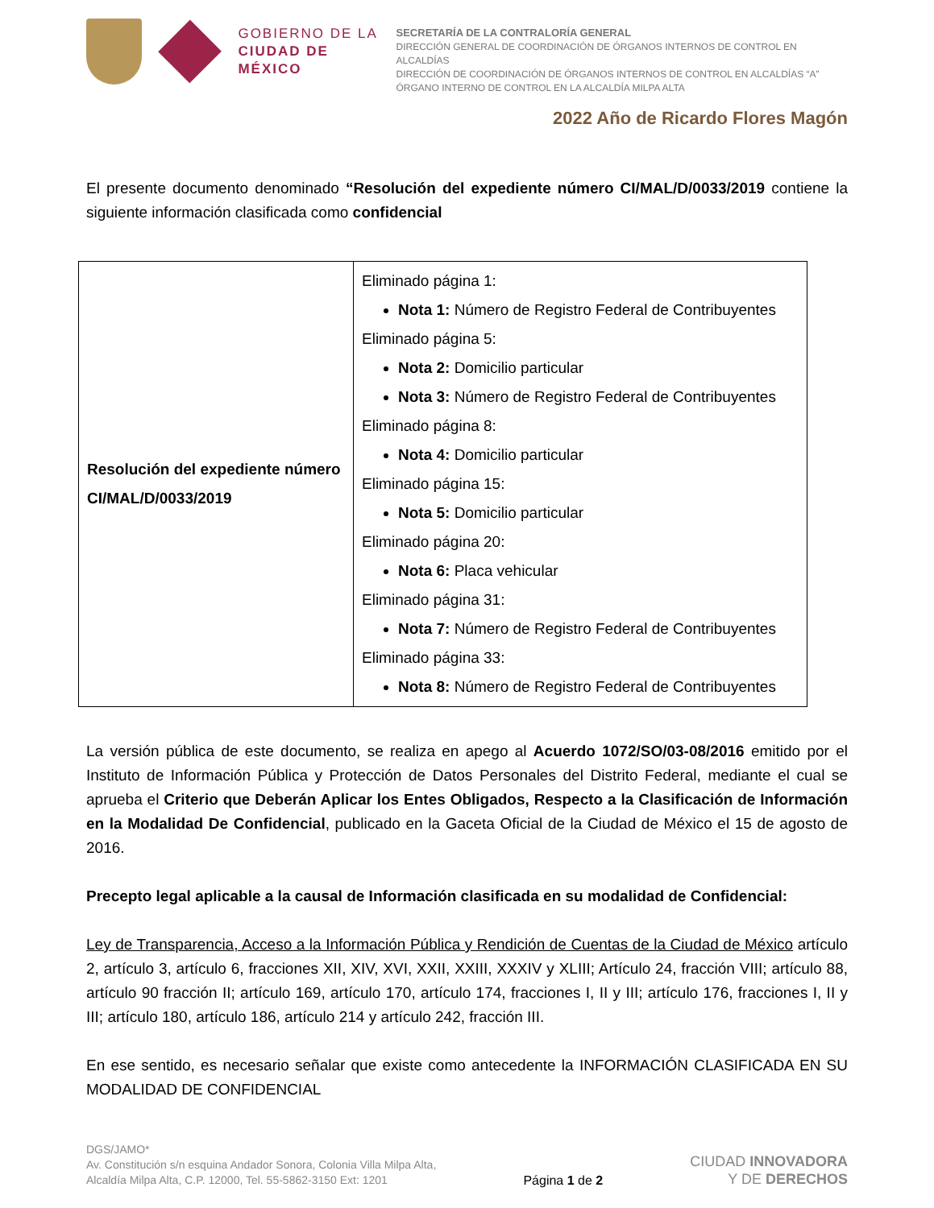GOBIERNO DE LA
CIUDAD DE MÉXICO
SECRETARÍA DE LA CONTRALORÍA GENERAL
DIRECCIÓN GENERAL DE COORDINACIÓN DE ÓRGANOS INTERNOS DE CONTROL EN ALCALDÍAS
DIRECCIÓN DE COORDINACIÓN DE ÓRGANOS INTERNOS DE CONTROL EN ALCALDÍAS “A”
ÓRGANO INTERNO DE CONTROL EN LA ALCALDÍA MILPA ALTA
2022 Año de Ricardo Flores Magón
El presente documento denominado “Resolución del expediente número CI/MAL/D/0033/2019 contiene la siguiente información clasificada como confidencial
| Resolución del expediente número CI/MAL/D/0033/2019 | Eliminado página 1: Nota 1: Número de Registro Federal de Contribuyentes Eliminado página 5: Nota 2: Domicilio particular Nota 3: Número de Registro Federal de Contribuyentes Eliminado página 8: Nota 4: Domicilio particular Eliminado página 15: Nota 5: Domicilio particular Eliminado página 20: Nota 6: Placa vehicular Eliminado página 31: Nota 7: Número de Registro Federal de Contribuyentes Eliminado página 33: Nota 8: Número de Registro Federal de Contribuyentes |
La versión pública de este documento, se realiza en apego al Acuerdo 1072/SO/03-08/2016 emitido por el Instituto de Información Pública y Protección de Datos Personales del Distrito Federal, mediante el cual se aprueba el Criterio que Deberán Aplicar los Entes Obligados, Respecto a la Clasificación de Información en la Modalidad De Confidencial, publicado en la Gaceta Oficial de la Ciudad de México el 15 de agosto de 2016.
Precepto legal aplicable a la causal de Información clasificada en su modalidad de Confidencial:
Ley de Transparencia, Acceso a la Información Pública y Rendición de Cuentas de la Ciudad de México artículo 2, artículo 3, artículo 6, fracciones XII, XIV, XVI, XXII, XXIII, XXXIV y XLIII; Artículo 24, fracción VIII; artículo 88, artículo 90 fracción II; artículo 169, artículo 170, artículo 174, fracciones I, II y III; artículo 176, fracciones I, II y III; artículo 180, artículo 186, artículo 214 y artículo 242, fracción III.
En ese sentido, es necesario señalar que existe como antecedente la INFORMACIÓN CLASIFICADA EN SU MODALIDAD DE CONFIDENCIAL
DGS/JAMO*
Av. Constitución s/n esquina Andador Sonora, Colonia Villa Milpa Alta,
Alcaldía Milpa Alta, C.P. 12000, Tel. 55-5862-3150 Ext: 1201
Página 1 de 2
CIUDAD INNOVADORA
Y DE DERECHOS